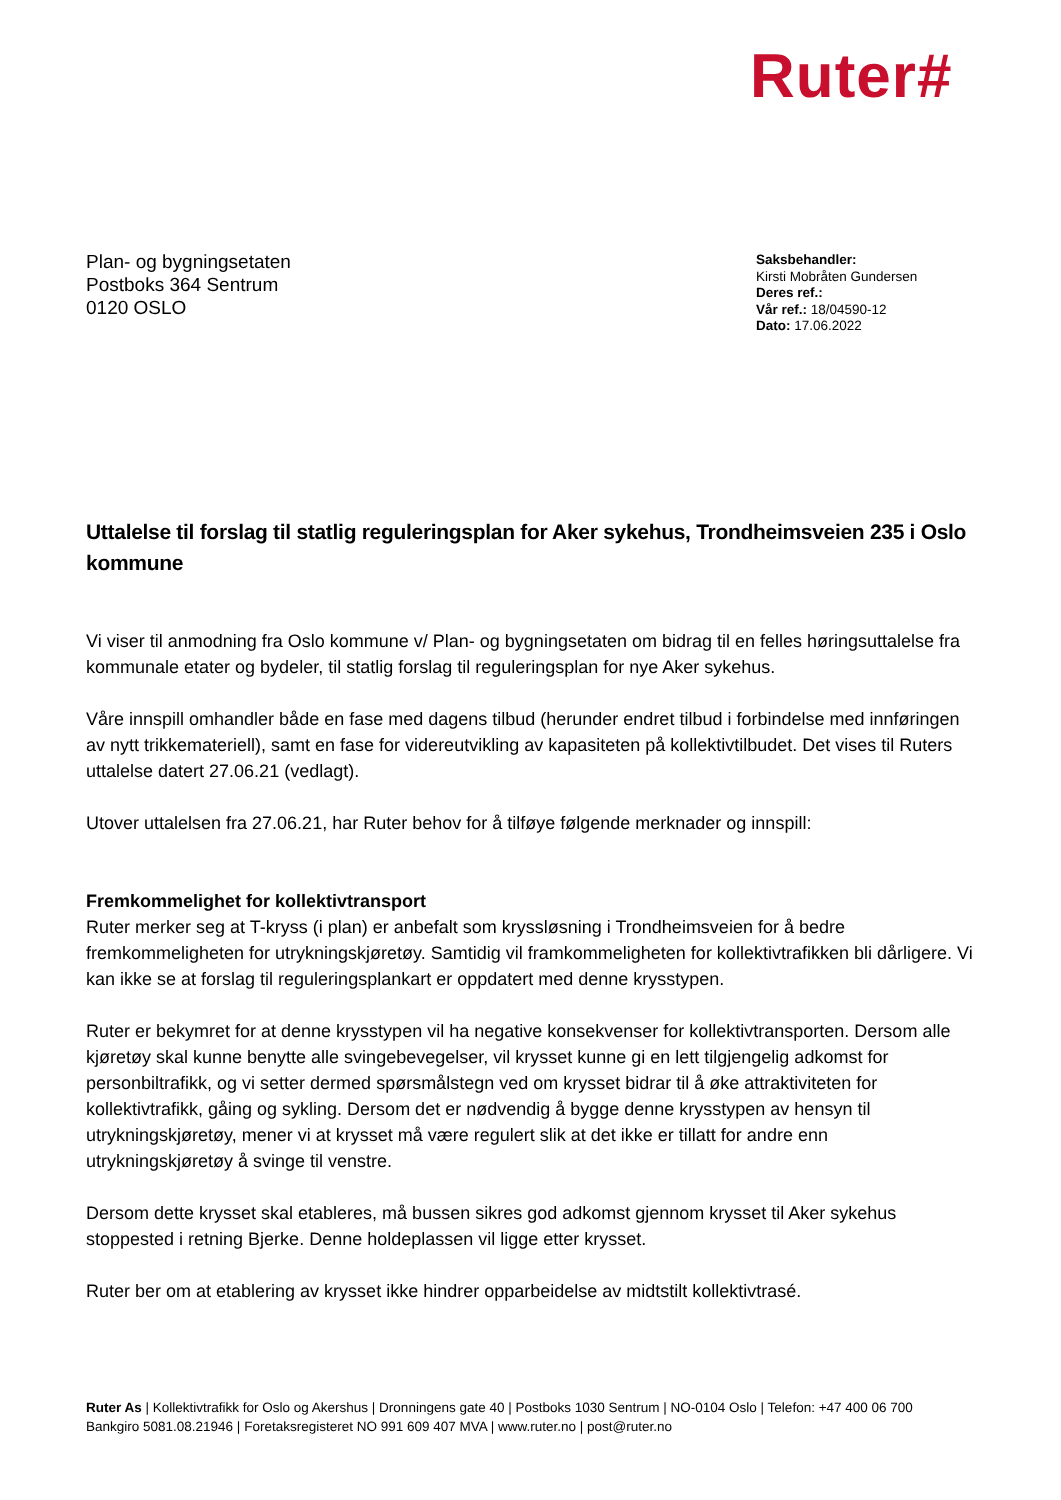Ruter#
Plan- og bygningsetaten
Postboks 364 Sentrum
0120 OSLO
Saksbehandler:
Kirsti Mobråten Gundersen
Deres ref.:
Vår ref.: 18/04590-12
Dato: 17.06.2022
Uttalelse til forslag til statlig reguleringsplan for Aker sykehus, Trondheimsveien 235 i Oslo kommune
Vi viser til anmodning fra Oslo kommune v/ Plan- og bygningsetaten om bidrag til en felles høringsuttalelse fra kommunale etater og bydeler, til statlig forslag til reguleringsplan for nye Aker sykehus.
Våre innspill omhandler både en fase med dagens tilbud (herunder endret tilbud i forbindelse med innføringen av nytt trikkemateriell), samt en fase for videreutvikling av kapasiteten på kollektivtilbudet. Det vises til Ruters uttalelse datert 27.06.21 (vedlagt).
Utover uttalelsen fra 27.06.21, har Ruter behov for å tilføye følgende merknader og innspill:
Fremkommelighet for kollektivtransport
Ruter merker seg at T-kryss (i plan) er anbefalt som kryssløsning i Trondheimsveien for å bedre fremkommeligheten for utrykningskjøretøy. Samtidig vil framkommeligheten for kollektivtrafikken bli dårligere. Vi kan ikke se at forslag til reguleringsplankart er oppdatert med denne krysstypen.
Ruter er bekymret for at denne krysstypen vil ha negative konsekvenser for kollektivtransporten. Dersom alle kjøretøy skal kunne benytte alle svingebevegelser, vil krysset kunne gi en lett tilgjengelig adkomst for personbiltrafikk, og vi setter dermed spørsmålstegn ved om krysset bidrar til å øke attraktiviteten for kollektivtrafikk, gåing og sykling. Dersom det er nødvendig å bygge denne krysstypen av hensyn til utrykningskjøretøy, mener vi at krysset må være regulert slik at det ikke er tillatt for andre enn utrykningskjøretøy å svinge til venstre.
Dersom dette krysset skal etableres, må bussen sikres god adkomst gjennom krysset til Aker sykehus stoppested i retning Bjerke. Denne holdeplassen vil ligge etter krysset.
Ruter ber om at etablering av krysset ikke hindrer opparbeidelse av midtstilt kollektivtrasé.
Ruter As | Kollektivtrafikk for Oslo og Akershus | Dronningens gate 40 | Postboks 1030 Sentrum | NO-0104 Oslo | Telefon: +47 400 06 700
Bankgiro 5081.08.21946 | Foretaksregisteret NO 991 609 407 MVA | www.ruter.no | post@ruter.no